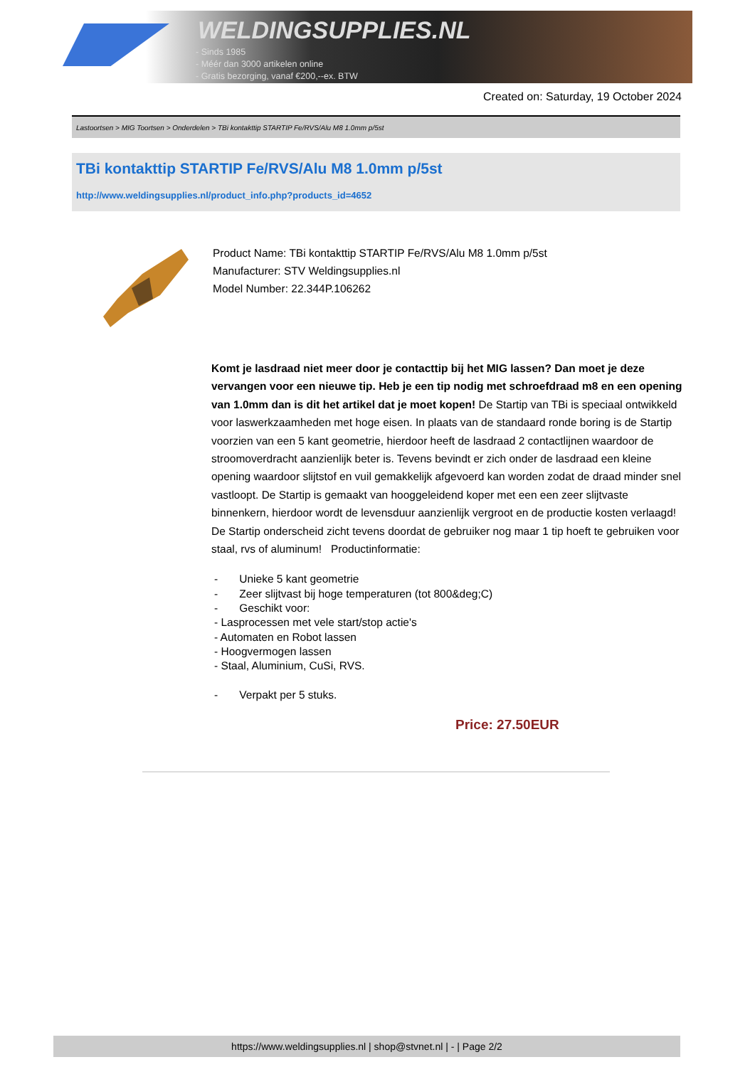WELDINGSUPPLIES.NL
- Sinds 1985
- Méér dan 3000 artikelen online
- Gratis bezorging, vanaf €200,--ex. BTW
Created on: Saturday, 19 October 2024
Lastoortsen > MIG Toortsen > Onderdelen > TBi kontakttip STARTIP Fe/RVS/Alu M8 1.0mm p/5st
TBi kontakttip STARTIP Fe/RVS/Alu M8 1.0mm p/5st
http://www.weldingsupplies.nl/product_info.php?products_id=4652
Product Name: TBi kontakttip STARTIP Fe/RVS/Alu M8 1.0mm p/5st
Manufacturer: STV Weldingsupplies.nl
Model Number: 22.344P.106262
Komt je lasdraad niet meer door je contacttip bij het MIG lassen? Dan moet je deze vervangen voor een nieuwe tip. Heb je een tip nodig met schroefdraad m8 en een opening van 1.0mm dan is dit het artikel dat je moet kopen! De Startip van TBi is speciaal ontwikkeld voor laswerkzaamheden met hoge eisen. In plaats van de standaard ronde boring is de Startip voorzien van een 5 kant geometrie, hierdoor heeft de lasdraad 2 contactlijnen waardoor de stroomoverdracht aanzienlijk beter is. Tevens bevindt er zich onder de lasdraad een kleine opening waardoor slijtstof en vuil gemakkelijk afgevoerd kan worden zodat de draad minder snel vastloopt. De Startip is gemaakt van hooggeleidend koper met een een zeer slijtvaste binnenkern, hierdoor wordt de levensduur aanzienlijk vergroot en de productie kosten verlaagd! De Startip onderscheid zicht tevens doordat de gebruiker nog maar 1 tip hoeft te gebruiken voor staal, rvs of aluminum! Productinformatie:
- Unieke 5 kant geometrie
- Zeer slijtvast bij hoge temperaturen (tot 800&deg;C)
- Geschikt voor:
- Lasprocessen met vele start/stop actie's
- Automaten en Robot lassen
- Hoogvermogen lassen
- Staal, Aluminium, CuSi, RVS.
- Verpakt per 5 stuks.
Price: 27.50EUR
https://www.weldingsupplies.nl | shop@stvnet.nl | - | Page 2/2